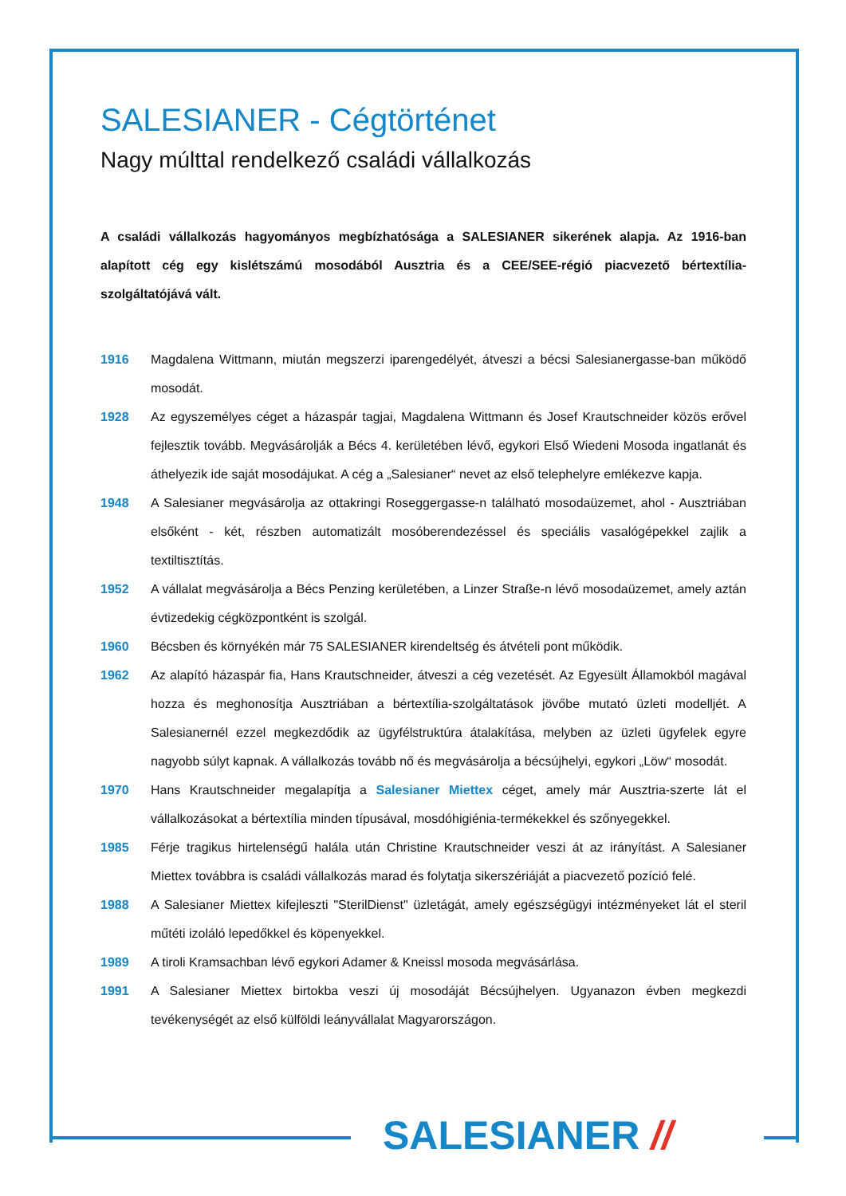SALESIANER - Cégtörténet
Nagy múlttal rendelkező családi vállalkozás
A családi vállalkozás hagyományos megbízhatósága a SALESIANER sikerének alapja. Az 1916-ban alapított cég egy kislétszámú mosodából Ausztria és a CEE/SEE-régió piacvezető bértextília-szolgáltatójává vált.
1916 Magdalena Wittmann, miután megszerzi iparengedélyét, átveszi a bécsi Salesianergasse-ban működő mosodát.
1928 Az egyszemélyes céget a házaspár tagjai, Magdalena Wittmann és Josef Krautschneider közös erővel fejlesztik tovább. Megvásárolják a Bécs 4. kerületében lévő, egykori Első Wiedeni Mosoda ingatlanát és áthelyezik ide saját mosodájukat. A cég a „Salesianer“ nevet az első telephelyre emlékezve kapja.
1948 A Salesianer megvásárolja az ottakringi Roseggergasse-n található mosodaüzemet, ahol - Ausztriában elsőként - két, részben automatizált mosóberendezéssel és speciális vasalógépekkel zajlik a textiltisztítás.
1952 A vállalat megvásárolja a Bécs Penzing kerületében, a Linzer Straße-n lévő mosodaüzemet, amely aztán évtizedekig cégközpontként is szolgál.
1960 Bécsben és környékén már 75 SALESIANER kirendeltség és átvételi pont működik.
1962 Az alapító házaspár fia, Hans Krautschneider, átveszi a cég vezetését. Az Egyesült Államokból magával hozza és meghonosítja Ausztriában a bértextília-szolgáltatások jövőbe mutató üzleti modelljét. A Salesianernél ezzel megkezdődik az ügyfélstruktúra átalakítása, melyben az üzleti ügyfelek egyre nagyobb súlyt kapnak. A vállalkozás tovább nő és megvásárolja a bécsújhelyi, egykori „Löw“ mosodát.
1970 Hans Krautschneider megalapítja a Salesianer Miettex céget, amely már Ausztria-szerte lát el vállalkozásokat a bértextília minden típusával, mosdóhigiénia-termékekkel és szőnyegekkel.
1985 Férje tragikus hirtelenségű halála után Christine Krautschneider veszi át az irányítást. A Salesianer Miettex továbbra is családi vállalkozás marad és folytatja sikerszériáját a piacvezető pozíció felé.
1988 A Salesianer Miettex kifejleszti "SterilDienst" üzletágát, amely egészségügyi intézményeket lát el steril műtéti izoláló lepedőkkel és köpenyekkel.
1989 A tiroli Kramsachban lévő egykori Adamer & Kneissl mosoda megvásárlása.
1991 A Salesianer Miettex birtokba veszi új mosodáját Bécsújhelyen. Ugyanazon évben megkezdi tevékenységét az első külföldi leányvállalat Magyarországon.
SALESIANER //